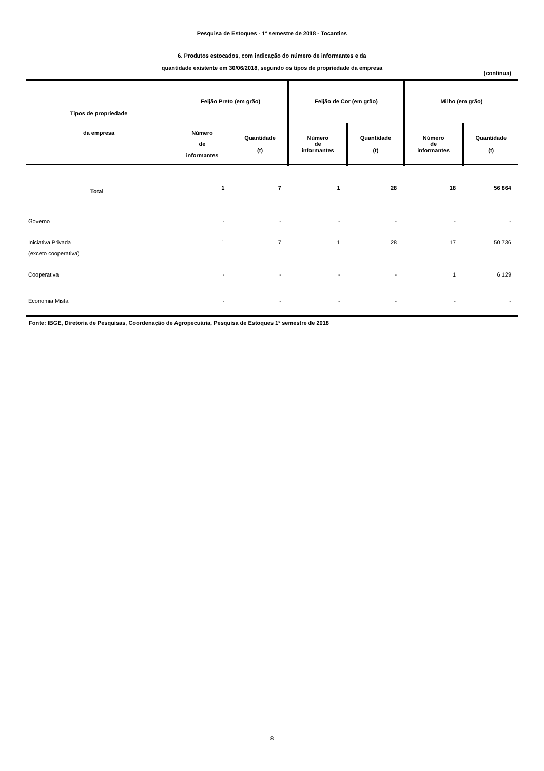Pesquisa de Estoques - 1º semestre de 2018 - Tocantins
6. Produtos estocados, com indicação do número de informantes e da
quantidade existente em 30/06/2018, segundo os tipos de propriedade da empresa
(continua)
| Tipos de propriedade da empresa | Feijão Preto (em grão) | | Feijão de Cor (em grão) | | Milho (em grão) | |
| --- | --- | --- | --- | --- | --- | --- |
| | Número de informantes | Quantidade (t) | Número de informantes | Quantidade (t) | Número de informantes | Quantidade (t) |
| Total | 1 | 7 | 1 | 28 | 18 | 56 864 |
| Governo | - | - | - | - | - | - |
| Iniciativa Privada (exceto cooperativa) | 1 | 7 | 1 | 28 | 17 | 50 736 |
| Cooperativa | - | - | - | - | 1 | 6 129 |
| Economia Mista | - | - | - | - | - | - |
Fonte: IBGE, Diretoria de Pesquisas, Coordenação de Agropecuária, Pesquisa de Estoques 1º semestre de 2018
8